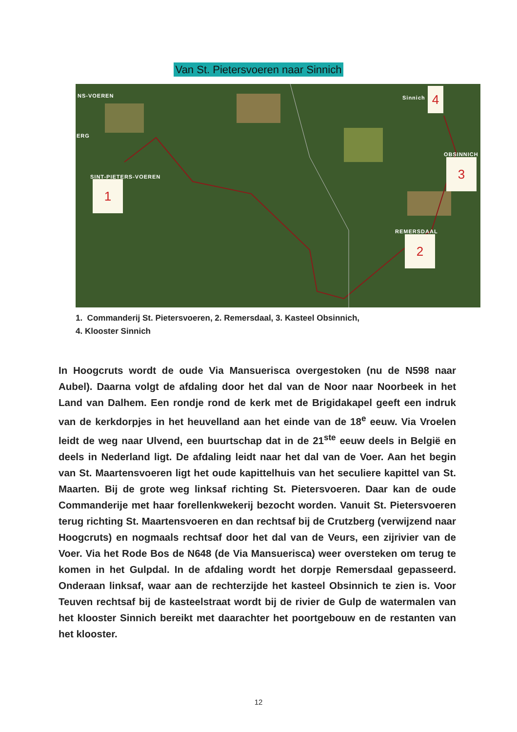Van St. Pietersvoeren naar Sinnich
NS-VOEREN
ERG
SINT-PIETERS-VOEREN
Sinnich
OBSINNICH
REMERSDAAL
1
2
3
4
1. Commanderij St. Pietersvoeren, 2. Remersdaal, 3. Kasteel Obsinnich,
4. Klooster Sinnich
In Hoogcruts wordt de oude Via Mansuerisca overgestoken (nu de N598 naar Aubel). Daarna volgt de afdaling door het dal van de Noor naar Noorbeek in het Land van Dalhem. Een rondje rond de kerk met de Brigidakapel geeft een indruk van de kerkdorpjes in het heuvelland aan het einde van de 18<sup>e</sup> eeuw. Via Vroelen leidt de weg naar Ulvend, een buurtschap dat in de 21<sup>ste</sup> eeuw deels in België en deels in Nederland ligt. De afdaling leidt naar het dal van de Voer. Aan het begin van St. Maartensvoeren ligt het oude kapittelhuis van het seculiere kapittel van St. Maarten. Bij de grote weg linksaf richting St. Pietersvoeren. Daar kan de oude Commanderije met haar forellenkwekerij bezocht worden. Vanuit St. Pietersvoeren terug richting St. Maartensvoeren en dan rechtsaf bij de Crutzberg (verwijzend naar Hoogcruts) en nogmaals rechtsaf door het dal van de Veurs, een zijrivier van de Voer. Via het Rode Bos de N648 (de Via Mansuerisca) weer oversteken om terug te komen in het Gulpdal. In de afdaling wordt het dorpje Remersdaal gepasseerd. Onderaan linksaf, waar aan de rechterzijde het kasteel Obsinnich te zien is. Voor Teuven rechtsaf bij de kasteelstraat wordt bij de rivier de Gulp de watermalen van het klooster Sinnich bereikt met daarachter het poortgebouw en de restanten van het klooster.
12